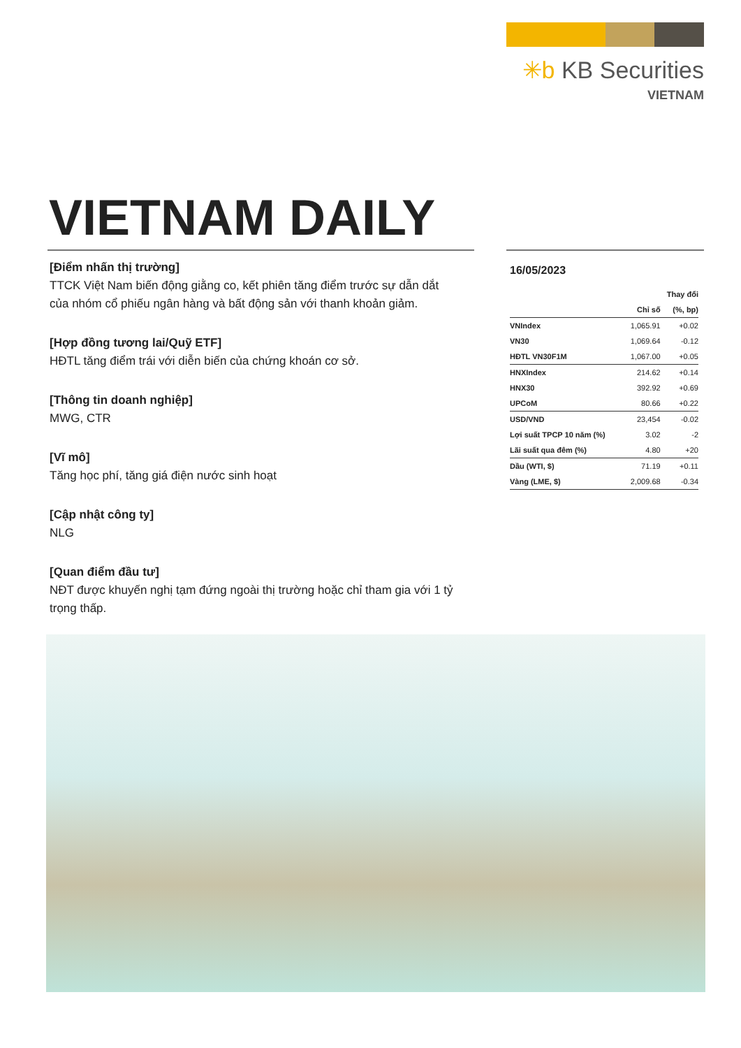✳b KB Securities
VIETNAM
VIETNAM DAILY
[Điểm nhấn thị trường]
TTCK Việt Nam biến động giằng co, kết phiên tăng điểm trước sự dẫn dắt của nhóm cổ phiếu ngân hàng và bất động sản với thanh khoản giảm.
[Hợp đồng tương lai/Quỹ ETF]
HĐTL tăng điểm trái với diễn biến của chứng khoán cơ sở.
[Thông tin doanh nghiệp]
MWG, CTR
[Vĩ mô]
Tăng học phí, tăng giá điện nước sinh hoạt
[Cập nhật công ty]
NLG
[Quan điểm đầu tư]
NĐT được khuyến nghị tạm đứng ngoài thị trường hoặc chỉ tham gia với 1 tỷ trọng thấp.
16/05/2023
| | | Thay đổi |
| --- | --- | --- |
| | Chỉ số | (%, bp) |
| VNIndex | 1,065.91 | +0.02 |
| VN30 | 1,069.64 | -0.12 |
| HĐTL VN30F1M | 1,067.00 | +0.05 |
| HNXIndex | 214.62 | +0.14 |
| HNX30 | 392.92 | +0.69 |
| UPCoM | 80.66 | +0.22 |
| USD/VND | 23,454 | -0.02 |
| Lợi suất TPCP 10 năm (%) | 3.02 | -2 |
| Lãi suất qua đêm (%) | 4.80 | +20 |
| Dầu (WTI, $) | 71.19 | +0.11 |
| Vàng (LME, $) | 2,009.68 | -0.34 |